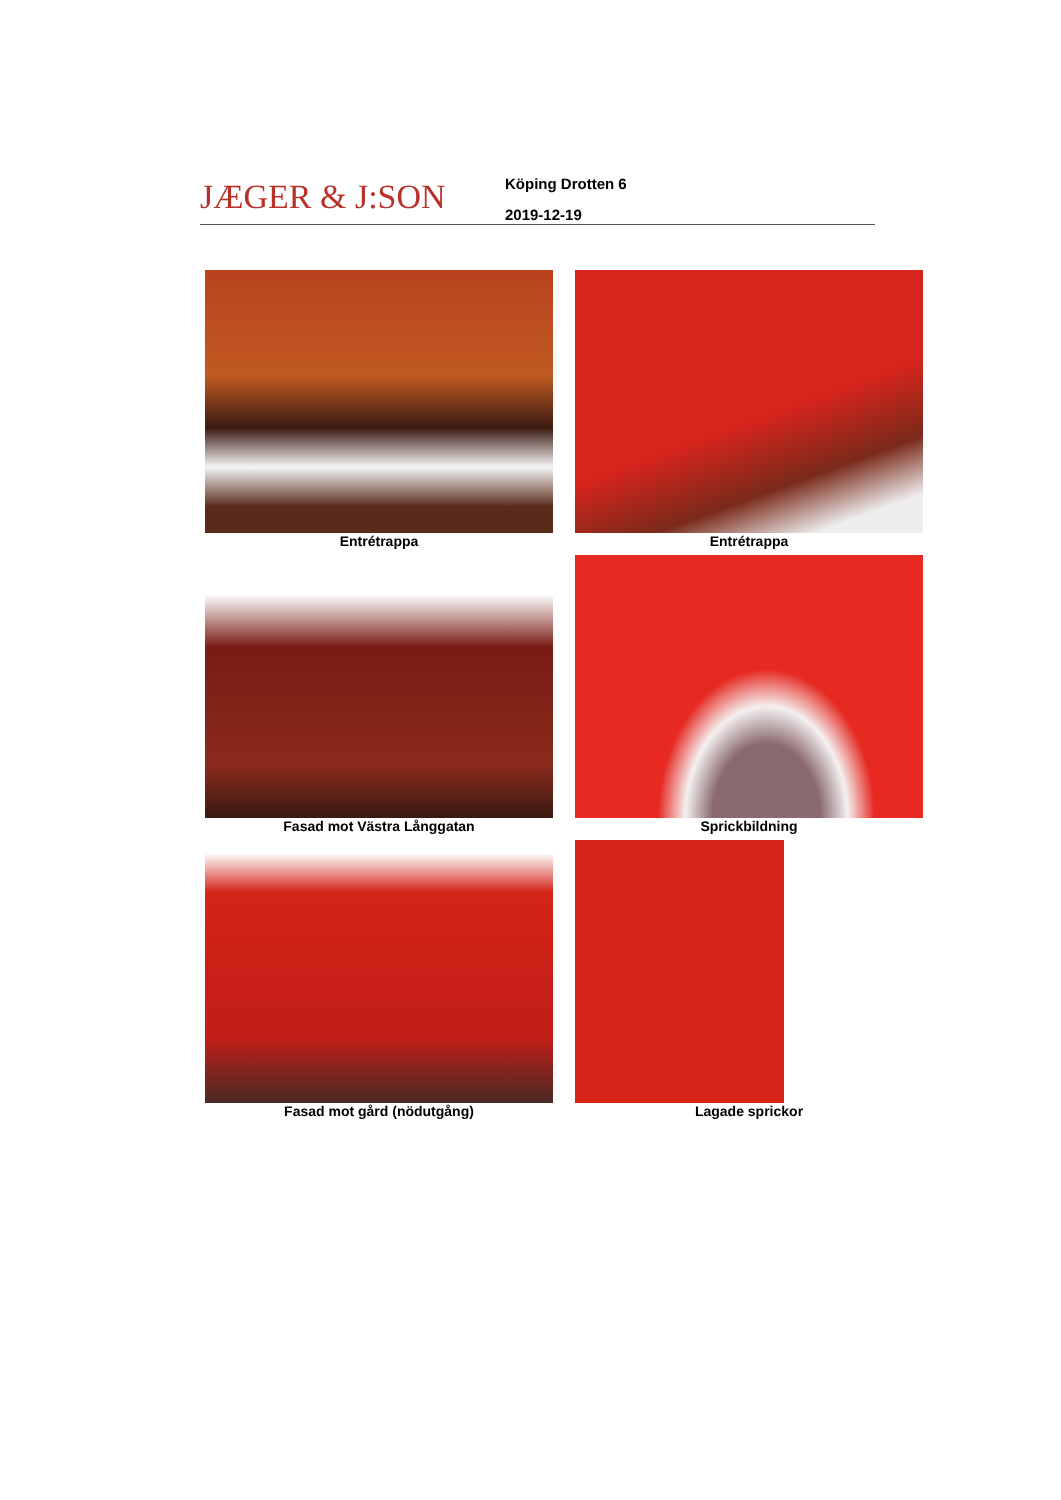JÆGER & J:SON
Köping Drotten 6
2019-12-19
Entrétrappa
Entrétrappa
Fasad mot Västra Långgatan
Sprickbildning
Fasad mot gård (nödutgång)
Lagade sprickor